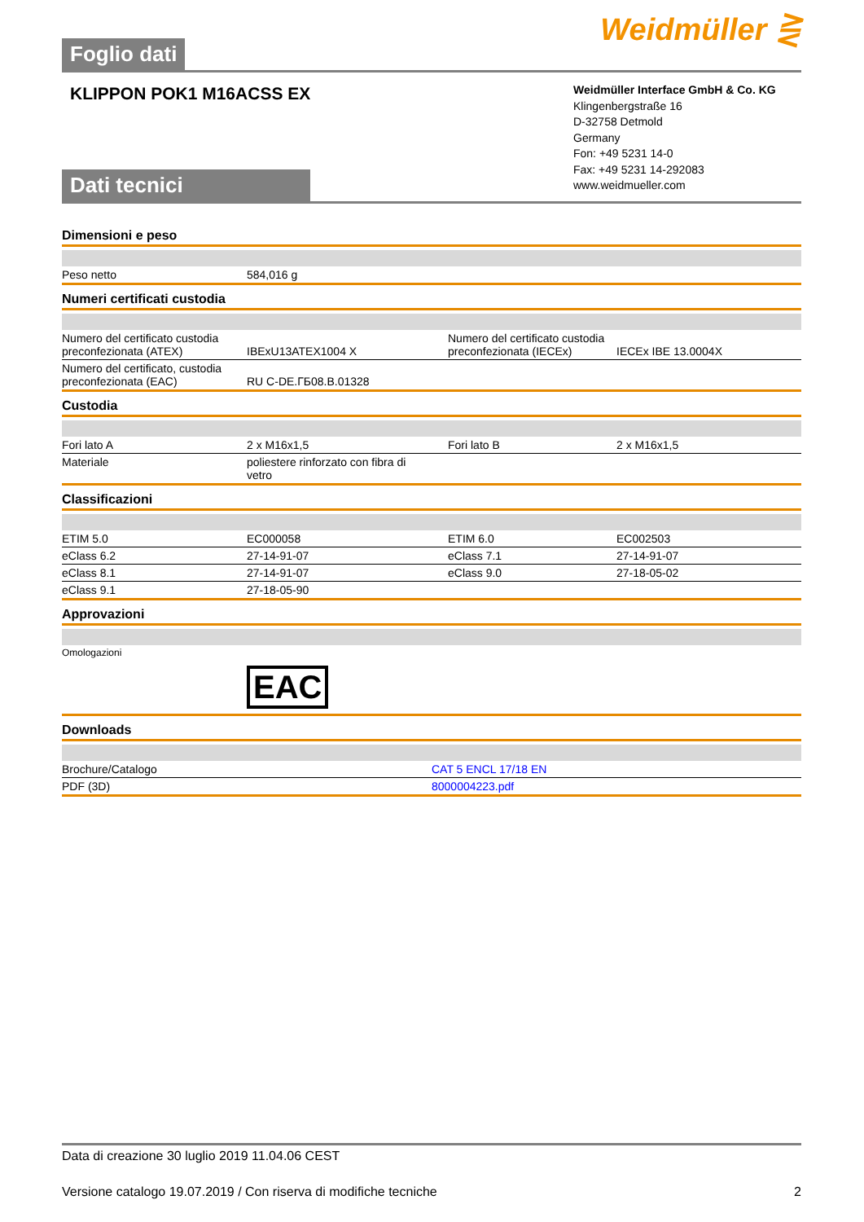Foglio dati
Weidmüller ⋛
KLIPPON POK1 M16ACSS EX
Dati tecnici
Weidmüller Interface GmbH & Co. KG
Klingenbergstraße 16
D-32758 Detmold
Germany
Fon: +49 5231 14-0
Fax: +49 5231 14-292083
www.weidmueller.com
Dimensioni e peso
| Peso netto | 584,016 g | | |
Numeri certificati custodia
| Numero del certificato custodia preconfezionata (ATEX) | IBExU13ATEX1004 X | Numero del certificato custodia preconfezionata (IECEx) | IECEx IBE 13.0004X |
| Numero del certificato, custodia preconfezionata (EAC) | RU C-DE.ГБ08.B.01328 | | |
Custodia
| Fori lato A | 2 x M16x1,5 | Fori lato B | 2 x M16x1,5 |
| Materiale | poliestere rinforzato con fibra di vetro | | |
Classificazioni
| ETIM 5.0 | EC000058 | ETIM 6.0 | EC002503 |
| eClass 6.2 | 27-14-91-07 | eClass 7.1 | 27-14-91-07 |
| eClass 8.1 | 27-14-91-07 | eClass 9.0 | 27-18-05-02 |
| eClass 9.1 | 27-18-05-90 | | |
Approvazioni
| Omologazioni | EAC | | |
Downloads
| Brochure/Catalogo | CAT 5 ENCL 17/18 EN |
| PDF (3D) | 8000004223.pdf |
Data di creazione 30 luglio 2019 11.04.06 CEST
Versione catalogo 19.07.2019 / Con riserva di modifiche tecniche 2